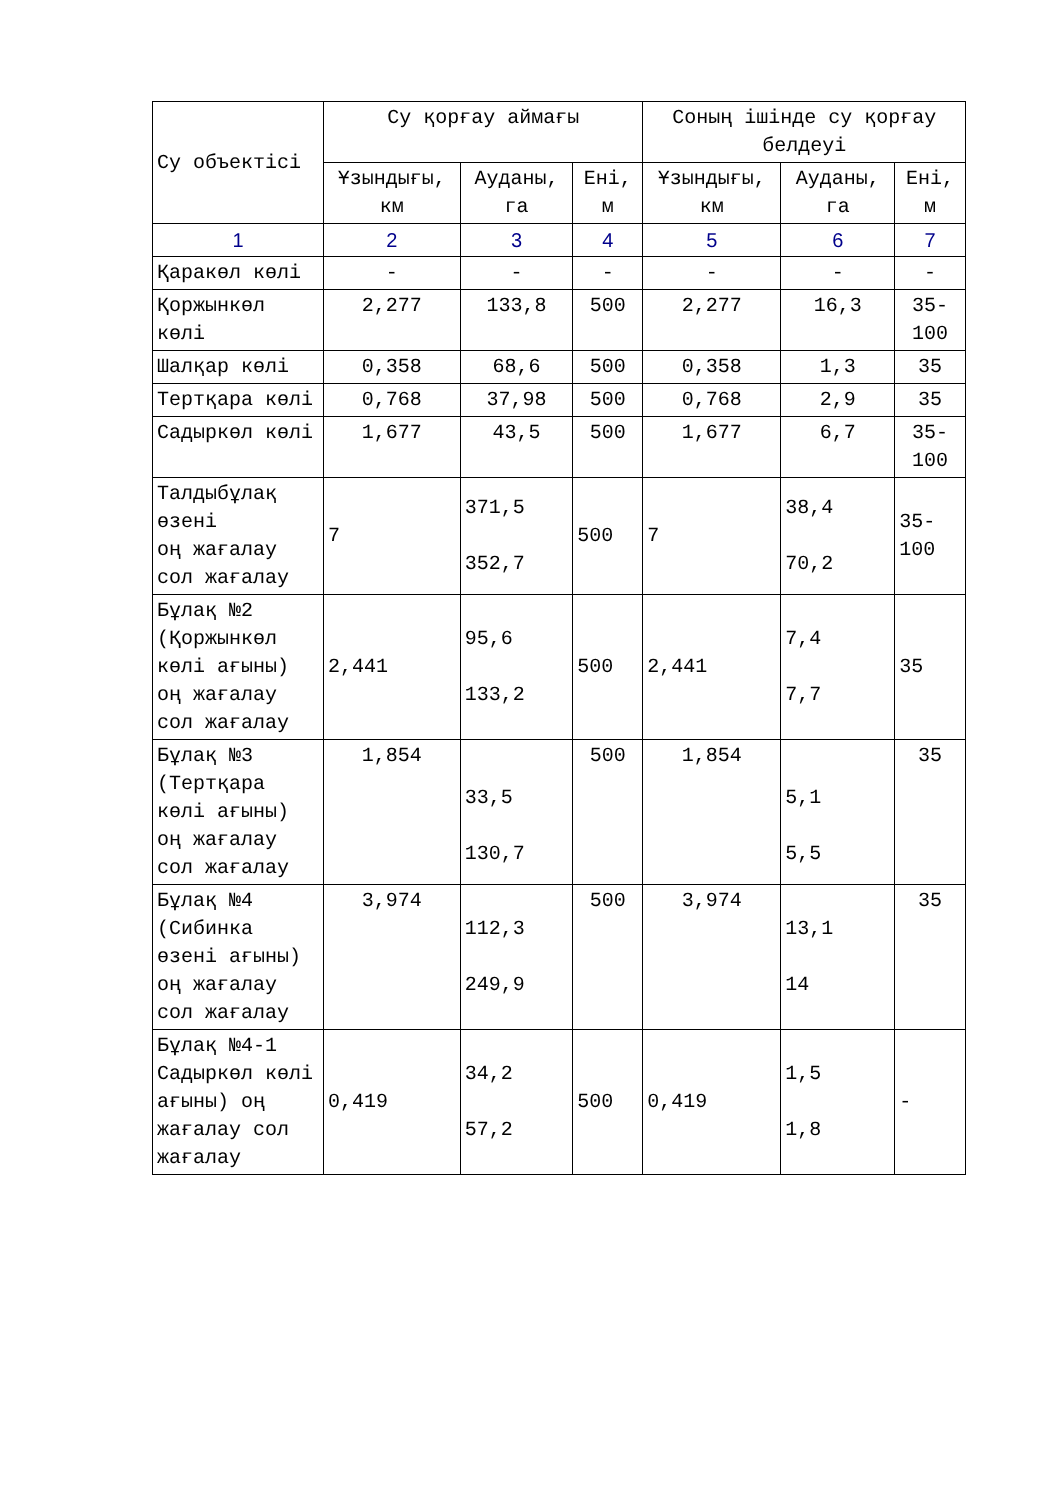| Су объектісі | Су қорғау аймағы | | | Соның ішінде су қорғау белдеуі | | |
| --- | --- | --- | --- | --- | --- | --- |
| | Ұзындығы, км | Ауданы, га | Ені, м | Ұзындығы, км | Ауданы, га | Ені, м |
| 1 | 2 | 3 | 4 | 5 | 6 | 7 |
| Қаракөл көлі | - | - | - | - | - | - |
| Қоржынкөл көлі | 2,277 | 133,8 | 500 | 2,277 | 16,3 | 35-100 |
| Шалқар көлі | 0,358 | 68,6 | 500 | 0,358 | 1,3 | 35 |
| Тертқара көлі | 0,768 | 37,98 | 500 | 0,768 | 2,9 | 35 |
| Садыркөл көлі | 1,677 | 43,5 | 500 | 1,677 | 6,7 | 35-100 |
| Талдыбұлақ өзені оң жағалау сол жағалау | 7 | 371,5 352,7 | 500 | 7 | 38,4 70,2 | 35-100 |
| Бұлақ №2 (Қоржынкөл көлі ағыны) оң жағалау сол жағалау | 2,441 | 95,6 133,2 | 500 | 2,441 | 7,4 7,7 | 35 |
| Бұлақ №3 (Тертқара көлі ағыны) оң жағалау сол жағалау | 1,854 | 33,5 130,7 | 500 | 1,854 | 5,1 5,5 | 35 |
| Бұлақ №4 (Сибинка өзені ағыны) оң жағалау сол жағалау | 3,974 | 112,3 249,9 | 500 | 3,974 | 13,1 14 | 35 |
| Бұлақ №4-1 Садыркөл көлі ағыны) оң жағалау сол жағалау | 0,419 | 34,2 57,2 | 500 | 0,419 | 1,5 1,8 | - |